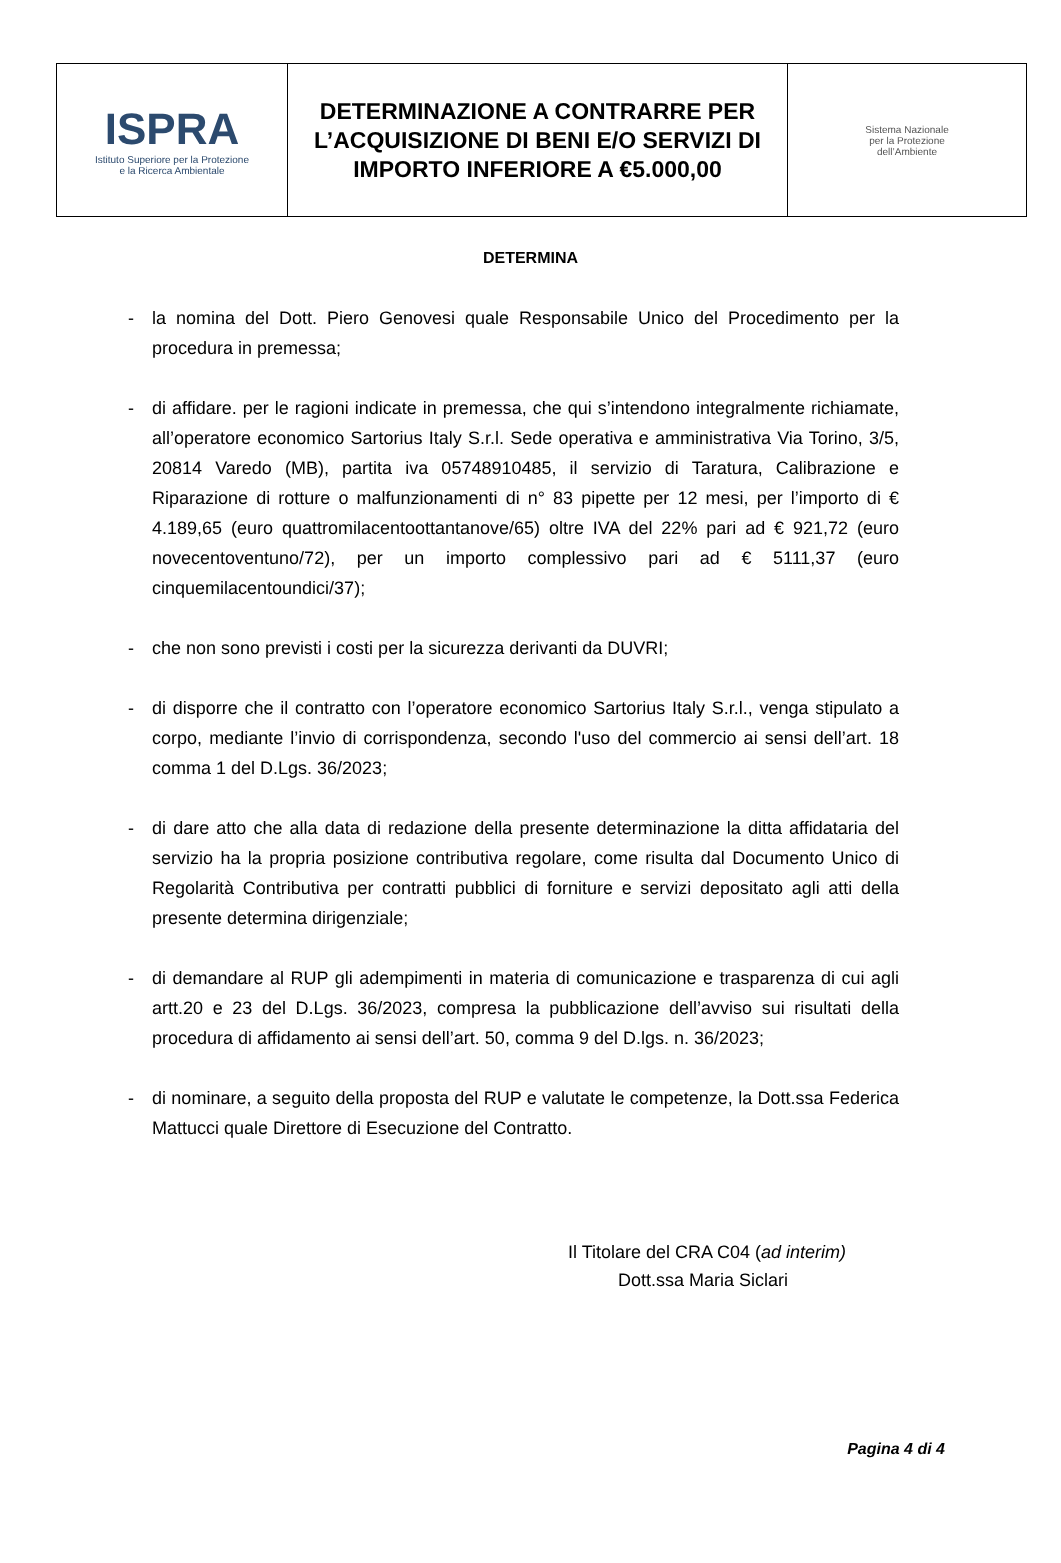| ISPRA Istituto Superiore per la Protezione e la Ricerca Ambientale | DETERMINAZIONE A CONTRARRE PER L’ACQUISIZIONE DI BENI E/O SERVIZI DI IMPORTO INFERIORE A €5.000,00 | Sistema Nazionale per la Protezione dell’Ambiente |
DETERMINA
- la nomina del Dott. Piero Genovesi quale Responsabile Unico del Procedimento per la procedura in premessa;
- di affidare. per le ragioni indicate in premessa, che qui s’intendono integralmente richiamate, all’operatore economico Sartorius Italy S.r.l. Sede operativa e amministrativa Via Torino, 3/5, 20814 Varedo (MB), partita iva 05748910485, il servizio di Taratura, Calibrazione e Riparazione di rotture o malfunzionamenti di n° 83 pipette per 12 mesi, per l’importo di € 4.189,65 (euro quattromilacentoottantanove/65) oltre IVA del 22% pari ad € 921,72 (euro novecentoventuno/72), per un importo complessivo pari ad € 5111,37 (euro cinquemilacentoundici/37);
- che non sono previsti i costi per la sicurezza derivanti da DUVRI;
- di disporre che il contratto con l’operatore economico Sartorius Italy S.r.l., venga stipulato a corpo, mediante l’invio di corrispondenza, secondo l'uso del commercio ai sensi dell’art. 18 comma 1 del D.Lgs. 36/2023;
- di dare atto che alla data di redazione della presente determinazione la ditta affidataria del servizio ha la propria posizione contributiva regolare, come risulta dal Documento Unico di Regolarità Contributiva per contratti pubblici di forniture e servizi depositato agli atti della presente determina dirigenziale;
- di demandare al RUP gli adempimenti in materia di comunicazione e trasparenza di cui agli artt.20 e 23 del D.Lgs. 36/2023, compresa la pubblicazione dell’avviso sui risultati della procedura di affidamento ai sensi dell’art. 50, comma 9 del D.lgs. n. 36/2023;
- di nominare, a seguito della proposta del RUP e valutate le competenze, la Dott.ssa Federica Mattucci quale Direttore di Esecuzione del Contratto.
Il Titolare del CRA C04 (ad interim)
Dott.ssa Maria Siclari
Pagina 4 di 4